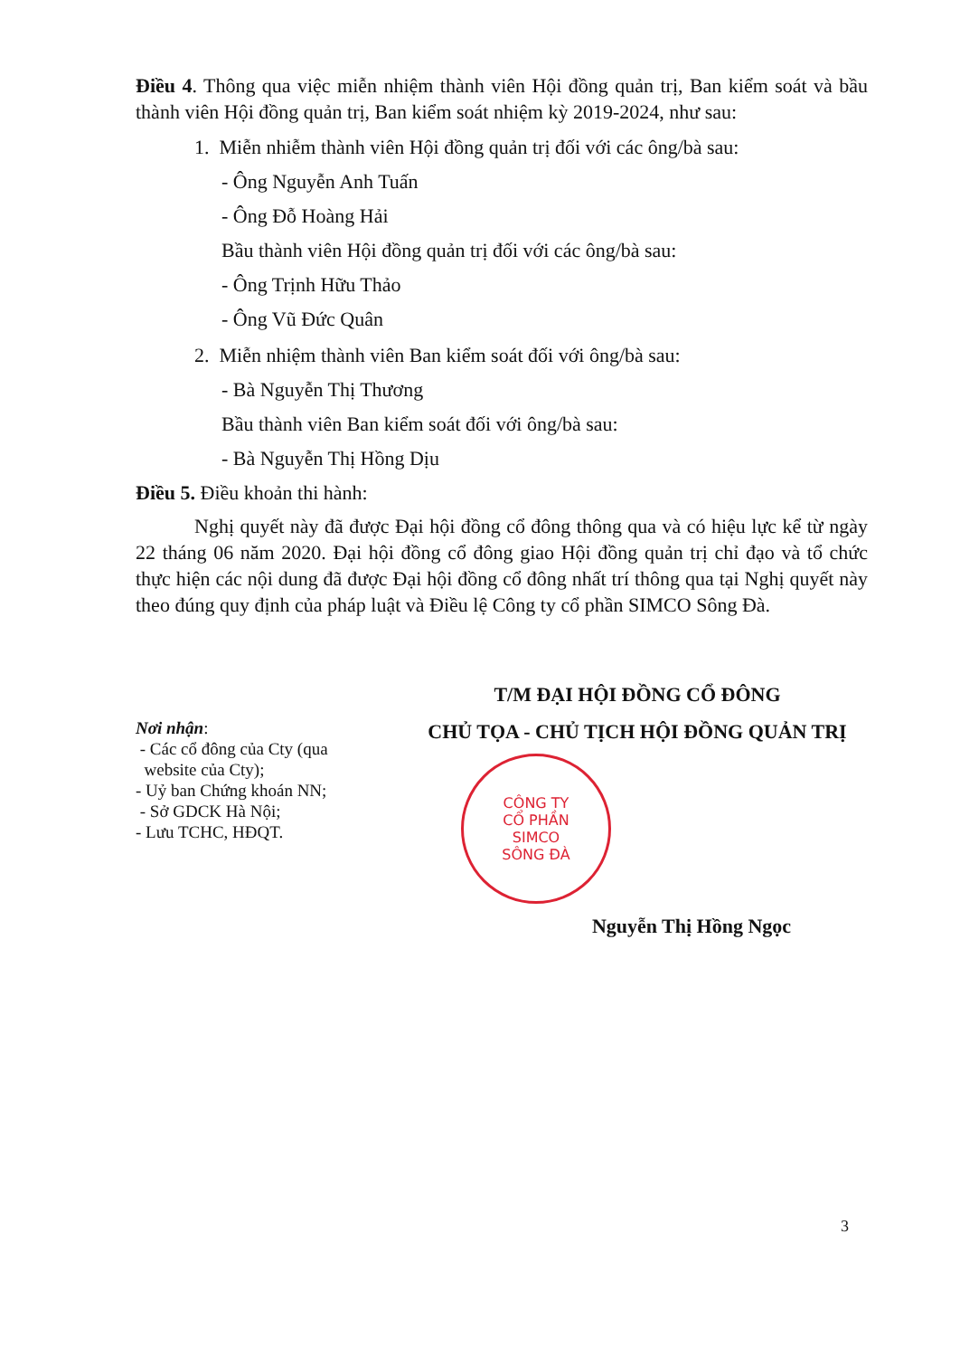Điều 4. Thông qua việc miễn nhiệm thành viên Hội đồng quản trị, Ban kiểm soát và bầu thành viên Hội đồng quản trị, Ban kiểm soát nhiệm kỳ 2019-2024, như sau:
1. Miễn nhiễm thành viên Hội đồng quản trị đối với các ông/bà sau:
- Ông Nguyễn Anh Tuấn
- Ông Đỗ Hoàng Hải
Bầu thành viên Hội đồng quản trị đối với các ông/bà sau:
- Ông Trịnh Hữu Thảo
- Ông Vũ Đức Quân
2. Miễn nhiệm thành viên Ban kiểm soát đối với ông/bà sau:
- Bà Nguyễn Thị Thương
Bầu thành viên Ban kiểm soát đối với ông/bà sau:
- Bà Nguyễn Thị Hồng Dịu
Điều 5. Điều khoản thi hành:
Nghị quyết này đã được Đại hội đồng cổ đông thông qua và có hiệu lực kể từ ngày 22 tháng 06 năm 2020. Đại hội đồng cổ đông giao Hội đồng quản trị chỉ đạo và tổ chức thực hiện các nội dung đã được Đại hội đồng cổ đông nhất trí thông qua tại Nghị quyết này theo đúng quy định của pháp luật và Điều lệ Công ty cổ phần SIMCO Sông Đà.
Nơi nhận:
- Các cổ đông của Cty (qua
website của Cty);
- Uỷ ban Chứng khoán NN;
- Sở GDCK Hà Nội;
- Lưu TCHC, HĐQT.
T/M ĐẠI HỘI ĐỒNG CỔ ĐÔNG
CHỦ TỌA - CHỦ TỊCH HỘI ĐỒNG QUẢN TRỊ
CÔNG TY
CỔ PHẦN
SIMCO
SÔNG ĐÀ
Nguyễn Thị Hồng Ngọc
3